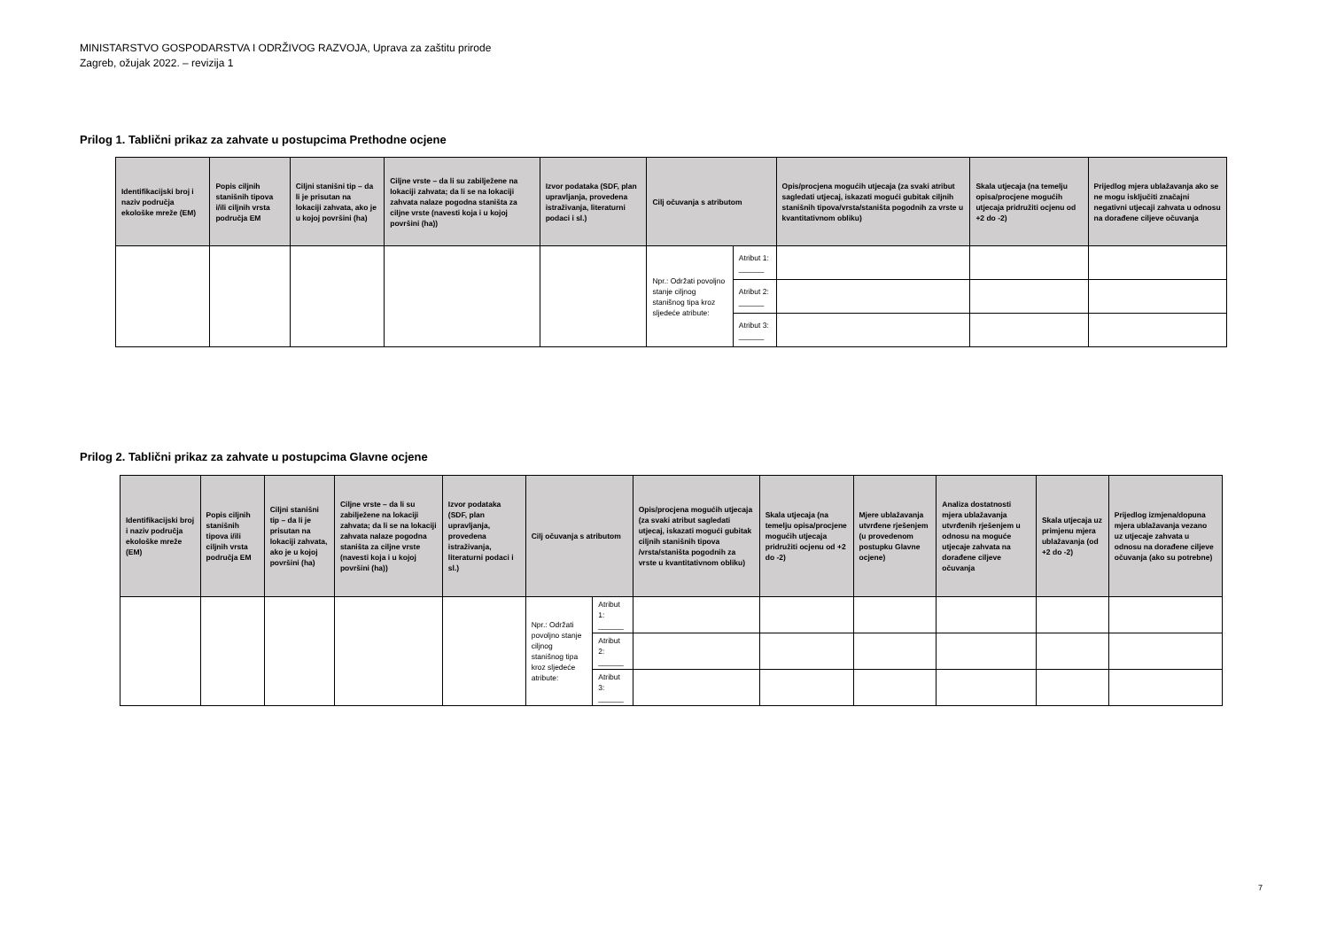MINISTARSTVO GOSPODARSTVA I ODRŽIVOG RAZVOJA, Uprava za zaštitu prirode
Zagreb, ožujak 2022. – revizija 1
Prilog 1. Tablični prikaz za zahvate u postupcima Prethodne ocjene
| Identifikacijski broj i naziv područja ekološke mreže (EM) | Popis ciljnih stanišnih tipova i/ili ciljnih vrsta područja EM | Ciljni stanišni tip – da li je prisutan na lokaciji zahvata, ako je u kojoj površini (ha) | Ciljne vrste – da li su zabilježene na lokaciji zahvata; da li se na lokaciji zahvata nalaze pogodna staništa za ciljne vrste (navesti koja i u kojoj površini (ha)) | Izvor podataka (SDF, plan upravljanja, provedena istraživanja, literaturni podaci i sl.) | Cilj očuvanja s atributom | | Opis/procjena mogućih utjecaja (za svaki atribut sagledati utjecaj, iskazati mogući gubitak ciljnih stanišnih tipova/vrsta/staništa pogodnih za vrste u kvantitativnom obliku) | Skala utjecaja (na temelju opisa/procjene mogućih utjecaja pridružiti ocjenu od +2 do -2) | Prijedlog mjera ublažavanja ako se ne mogu isključiti značajni negativni utjecaji zahvata u odnosu na dorađene ciljeve očuvanja |
| --- | --- | --- | --- | --- | --- | --- | --- | --- | --- |
| | | | | | Npr.: Održati povoljno stanje ciljnog stanišnog tipa kroz sljedeće atribute: | Atribut 1: ______ | | | |
| | | | | | | Atribut 2: ______ | | | |
| | | | | | | Atribut 3: ______ | | | |
Prilog 2. Tablični prikaz za zahvate u postupcima Glavne ocjene
| Identifikacijski broj i naziv područja ekološke mreže (EM) | Popis ciljnih stanišnih tipova i/ili ciljnih vrsta područja EM | Ciljni stanišni tip – da li je prisutan na lokaciji zahvata, ako je u kojoj površini (ha) | Ciljne vrste – da li su zabilježene na lokaciji zahvata; da li se na lokaciji zahvata nalaze pogodna staništa za ciljne vrste (navesti koja i u kojoj površini (ha)) | Izvor podataka (SDF, plan upravljanja, provedena istraživanja, literaturni podaci i sl.) | Cilj očuvanja s atributom | | Opis/procjena mogućih utjecaja (za svaki atribut sagledati utjecaj, iskazati mogući gubitak ciljnih stanišnih tipova /vrsta/staništa pogodnih za vrste u kvantitativnom obliku) | Skala utjecaja (na temelju opisa/procjene mogućih utjecaja pridružiti ocjenu od +2 do -2) | Mjere ublažavanja utvrđene rješenjem (u provedenom postupku Glavne ocjene) | Analiza dostatnosti mjera ublažavanja utvrđenih rješenjem u odnosu na moguće utjecaje zahvata na dorađene ciljeve očuvanja | Skala utjecaja uz primjenu mjera ublažavanja (od +2 do -2) | Prijedlog izmjena/dopuna mjera ublažavanja vezano uz utjecaje zahvata u odnosu na dorađene ciljeve očuvanja (ako su potrebne) |
| --- | --- | --- | --- | --- | --- | --- | --- | --- | --- | --- | --- | --- |
| | | | | | Npr.: Održati povoljno stanje ciljnog stanišnog tipa kroz sljedeće atribute: | Atribut 1: ______ | | | | | | |
| | | | | | | Atribut 2: ______ | | | | | | |
| | | | | | | Atribut 3: ______ | | | | | | |
7